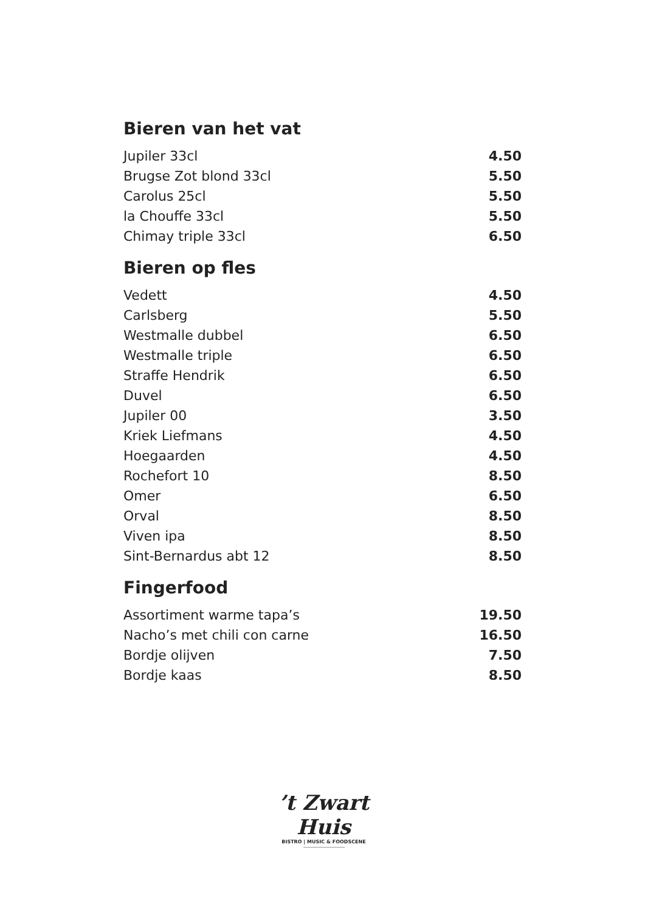Bieren van het vat
| Jupiler 33cl | 4.50 |
| Brugse Zot blond 33cl | 5.50 |
| Carolus 25cl | 5.50 |
| la Chouffe 33cl | 5.50 |
| Chimay triple 33cl | 6.50 |
Bieren op fles
| Vedett | 4.50 |
| Carlsberg | 5.50 |
| Westmalle dubbel | 6.50 |
| Westmalle triple | 6.50 |
| Straffe Hendrik | 6.50 |
| Duvel | 6.50 |
| Jupiler 00 | 3.50 |
| Kriek Liefmans | 4.50 |
| Hoegaarden | 4.50 |
| Rochefort 10 | 8.50 |
| Omer | 6.50 |
| Orval | 8.50 |
| Viven ipa | 8.50 |
| Sint-Bernardus abt 12 | 8.50 |
Fingerfood
| Assortiment warme tapa’s | 19.50 |
| Nacho’s met chili con carne | 16.50 |
| Bordje olijven | 7.50 |
| Bordje kaas | 8.50 |
’t Zwart Huis
BISTRO | MUSIC & FOODSCENE